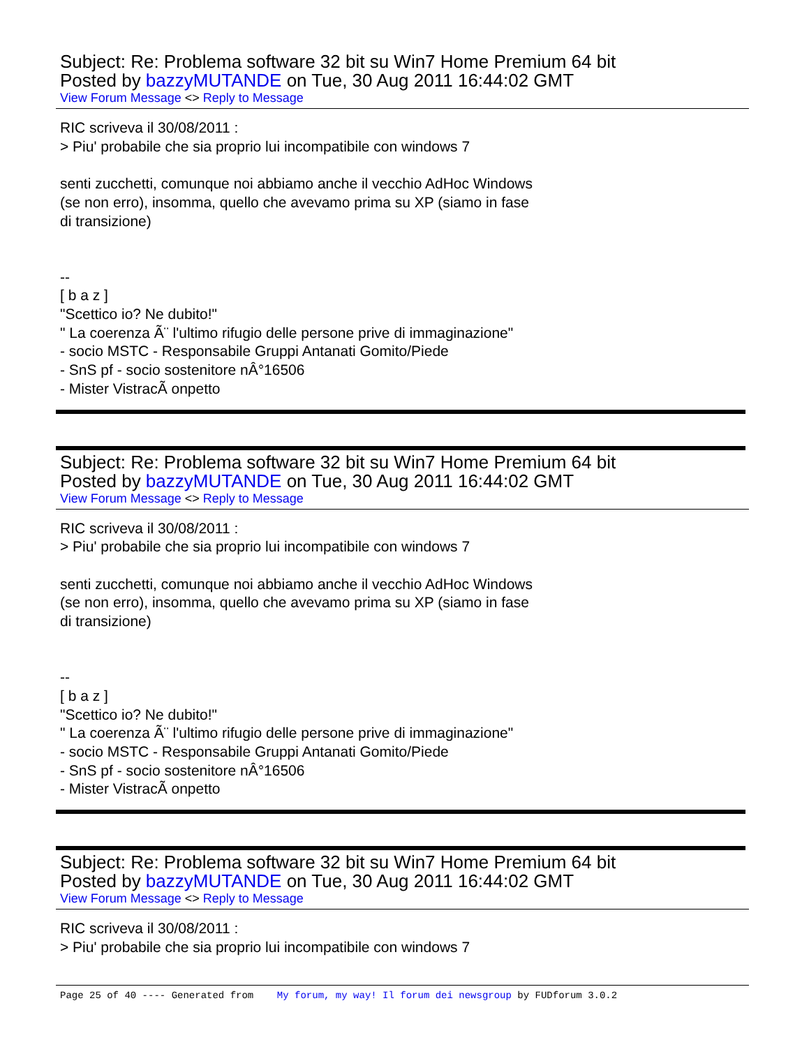Subject: Re: Problema software 32 bit su Win7 Home Premium 64 bit
Posted by bazzyMUTANDE on Tue, 30 Aug 2011 16:44:02 GMT
View Forum Message <> Reply to Message
RIC scriveva il 30/08/2011 :
> Piu' probabile che sia proprio lui incompatibile con windows 7
senti zucchetti, comunque noi abbiamo anche il vecchio AdHoc Windows
(se non erro), insomma, quello che avevamo prima su XP (siamo in fase
di transizione)
--
[ b a z ]
"Scettico io? Ne dubito!"
" La coerenza Ã¨ l'ultimo rifugio delle persone prive di immaginazione"
- socio MSTC - Responsabile Gruppi Antanati Gomito/Piede
- SnS pf - socio sostenitore nÂ°16506
- Mister VistracÃ onpetto
Subject: Re: Problema software 32 bit su Win7 Home Premium 64 bit
Posted by bazzyMUTANDE on Tue, 30 Aug 2011 16:44:02 GMT
View Forum Message <> Reply to Message
RIC scriveva il 30/08/2011 :
> Piu' probabile che sia proprio lui incompatibile con windows 7
senti zucchetti, comunque noi abbiamo anche il vecchio AdHoc Windows
(se non erro), insomma, quello che avevamo prima su XP (siamo in fase
di transizione)
--
[ b a z ]
"Scettico io? Ne dubito!"
" La coerenza Ã¨ l'ultimo rifugio delle persone prive di immaginazione"
- socio MSTC - Responsabile Gruppi Antanati Gomito/Piede
- SnS pf - socio sostenitore nÂ°16506
- Mister VistracÃ onpetto
Subject: Re: Problema software 32 bit su Win7 Home Premium 64 bit
Posted by bazzyMUTANDE on Tue, 30 Aug 2011 16:44:02 GMT
View Forum Message <> Reply to Message
RIC scriveva il 30/08/2011 :
> Piu' probabile che sia proprio lui incompatibile con windows 7
Page 25 of 40 ---- Generated from My forum, my way! Il forum dei newsgroup by FUDforum 3.0.2